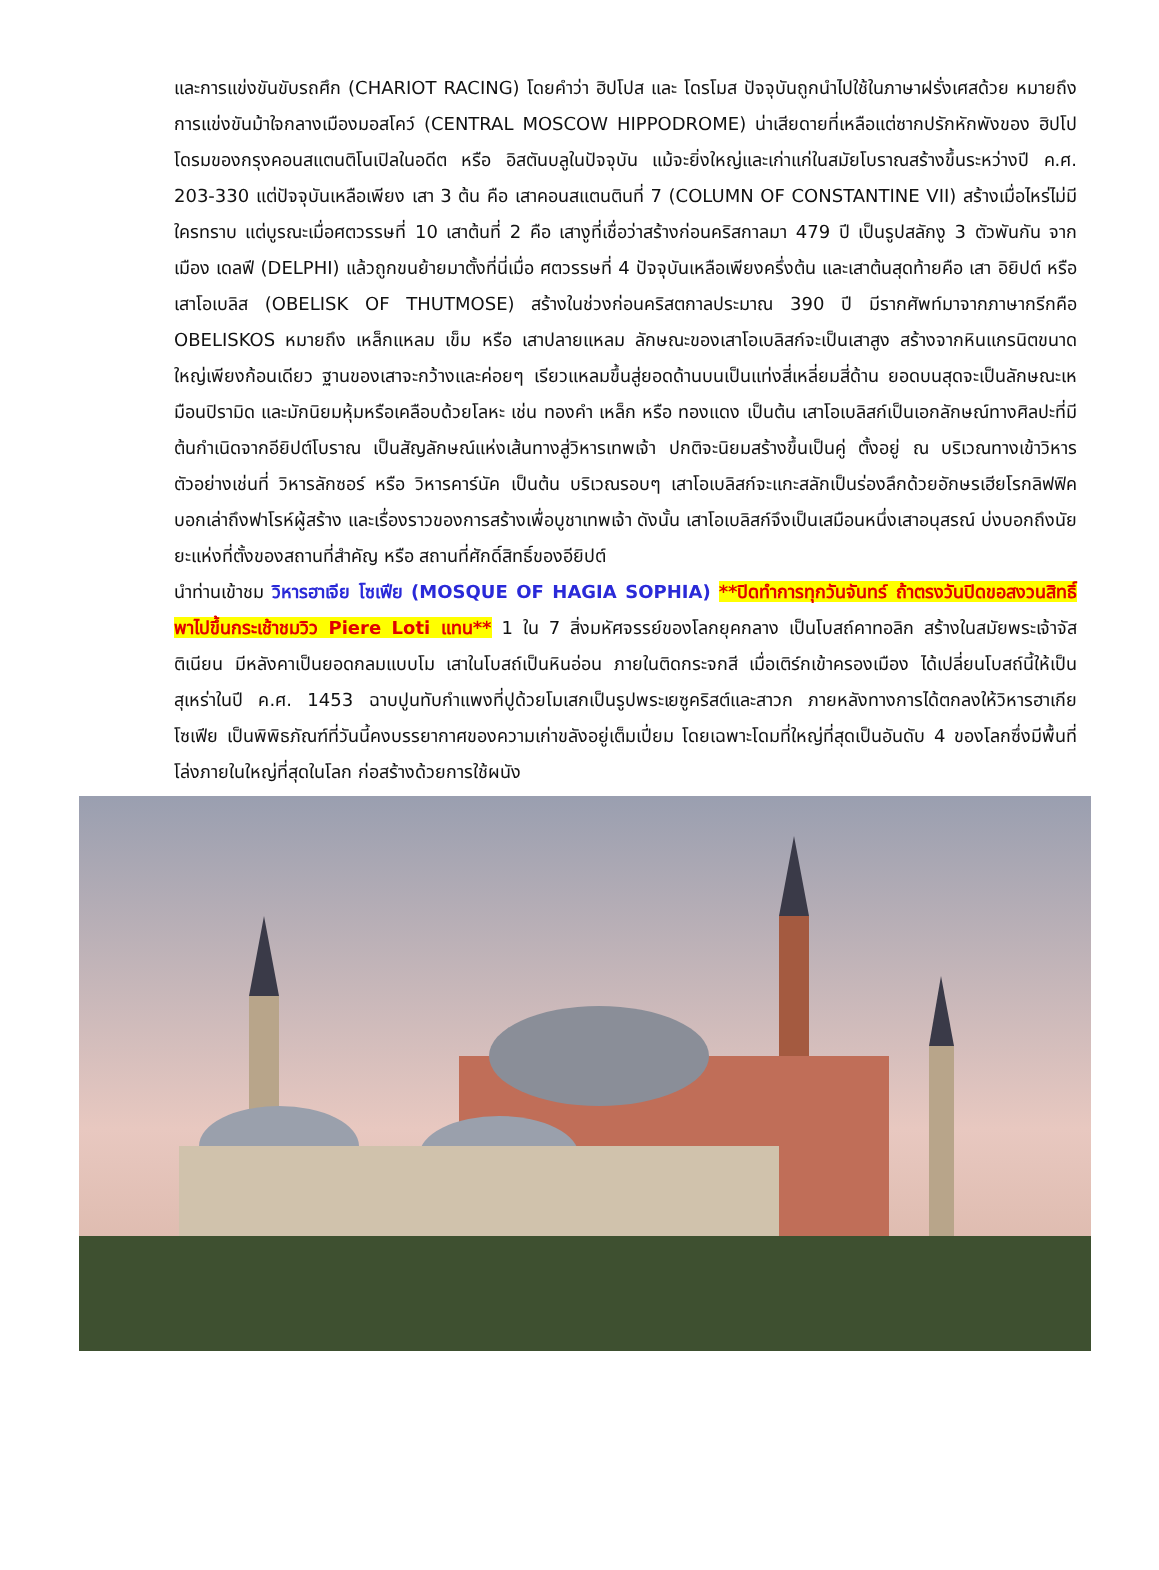และการแข่งขันขับรถศึก (CHARIOT RACING) โดยคำว่า ฮิปโปส และ โดรโมส ปัจจุบันถูกนำไปใช้ในภาษาฝรั่งเศสด้วย หมายถึง การแข่งขันม้าใจกลางเมืองมอสโคว์ (CENTRAL MOSCOW HIPPODROME) น่าเสียดายที่เหลือแต่ซากปรักหักพังของ ฮิปโปโดรมของกรุงคอนสแตนติโนเปิลในอดีต หรือ อิสตันบลูในปัจจุบัน แม้จะยิ่งใหญ่และเก่าแก่ในสมัยโบราณสร้างขึ้นระหว่างปี ค.ศ. 203-330 แต่ปัจจุบันเหลือเพียง เสา 3 ต้น คือ เสาคอนสแตนตินที่ 7 (COLUMN OF CONSTANTINE VII) สร้างเมื่อไหร่ไม่มีใครทราบ แต่บูรณะเมื่อศตวรรษที่ 10 เสาต้นที่ 2 คือ เสางูที่เชื่อว่าสร้างก่อนคริสกาลมา 479 ปี เป็นรูปสลักงู 3 ตัวพันกัน จากเมือง เดลฟี (DELPHI) แล้วถูกขนย้ายมาตั้งที่นี่เมื่อ ศตวรรษที่ 4 ปัจจุบันเหลือเพียงครึ่งต้น และเสาต้นสุดท้ายคือ เสา อิยิปต์ หรือเสาโอเบลิส (OBELISK OF THUTMOSE) สร้างในช่วงก่อนคริสตกาลประมาณ 390 ปี มีรากศัพท์มาจากภาษากรีกคือ OBELISKOS หมายถึง เหล็กแหลม เข็ม หรือ เสาปลายแหลม ลักษณะของเสาโอเบลิสก์จะเป็นเสาสูง สร้างจากหินแกรนิตขนาดใหญ่เพียงก้อนเดียว ฐานของเสาจะกว้างและค่อยๆ เรียวแหลมขึ้นสู่ยอดด้านบนเป็นแท่งสี่เหลี่ยมสี่ด้าน ยอดบนสุดจะเป็นลักษณะเหมือนปิรามิด และมักนิยมหุ้มหรือเคลือบด้วยโลหะ เช่น ทองคำ เหล็ก หรือ ทองแดง เป็นต้น เสาโอเบลิสก์เป็นเอกลักษณ์ทางศิลปะที่มีต้นกำเนิดจากอียิปต์โบราณ เป็นสัญลักษณ์แห่งเส้นทางสู่วิหารเทพเจ้า ปกติจะนิยมสร้างขึ้นเป็นคู่ ตั้งอยู่ ณ บริเวณทางเข้าวิหาร ตัวอย่างเช่นที่ วิหารลักซอร์ หรือ วิหารคาร์นัค เป็นต้น บริเวณรอบๆ เสาโอเบลิสก์จะแกะสลักเป็นร่องลึกด้วยอักษรเฮียโรกลิฟฟิค บอกเล่าถึงฟาโรห์ผู้สร้าง และเรื่องราวของการสร้างเพื่อบูชาเทพเจ้า ดังนั้น เสาโอเบลิสก์จึงเป็นเสมือนหนึ่งเสาอนุสรณ์ บ่งบอกถึงนัยยะแห่งที่ตั้งของสถานที่สำคัญ หรือ สถานที่ศักดิ์สิทธิ์ของอียิปต์
นำท่านเข้าชม วิหารฮาเจีย โซเฟีย (MOSQUE OF HAGIA SOPHIA) **ปิดทำการทุกวันจันทร์ ถ้าตรงวันปิดขอสงวนสิทธิ์พาไปขึ้นกระเช้าชมวิว Piere Loti แทน** 1 ใน 7 สิ่งมหัศจรรย์ของโลกยุคกลาง เป็นโบสถ์คาทอลิก สร้างในสมัยพระเจ้าจัสติเนียน มีหลังคาเป็นยอดกลมแบบโม เสาในโบสถ์เป็นหินอ่อน ภายในติดกระจกสี เมื่อเติร์กเข้าครองเมือง ได้เปลี่ยนโบสถ์นี้ให้เป็นสุเหร่าในปี ค.ศ. 1453 ฉาบปูนทับกำแพงที่ปูด้วยโมเสกเป็นรูปพระเยซูคริสต์และสาวก ภายหลังทางการได้ตกลงให้วิหารฮาเกีย โซเฟีย เป็นพิพิธภัณฑ์ที่วันนี้คงบรรยากาศของความเก่าขลังอยู่เต็มเปี่ยม โดยเฉพาะโดมที่ใหญ่ที่สุดเป็นอันดับ 4 ของโลกซึ่งมีพื้นที่โล่งภายในใหญ่ที่สุดในโลก ก่อสร้างด้วยการใช้ผนัง